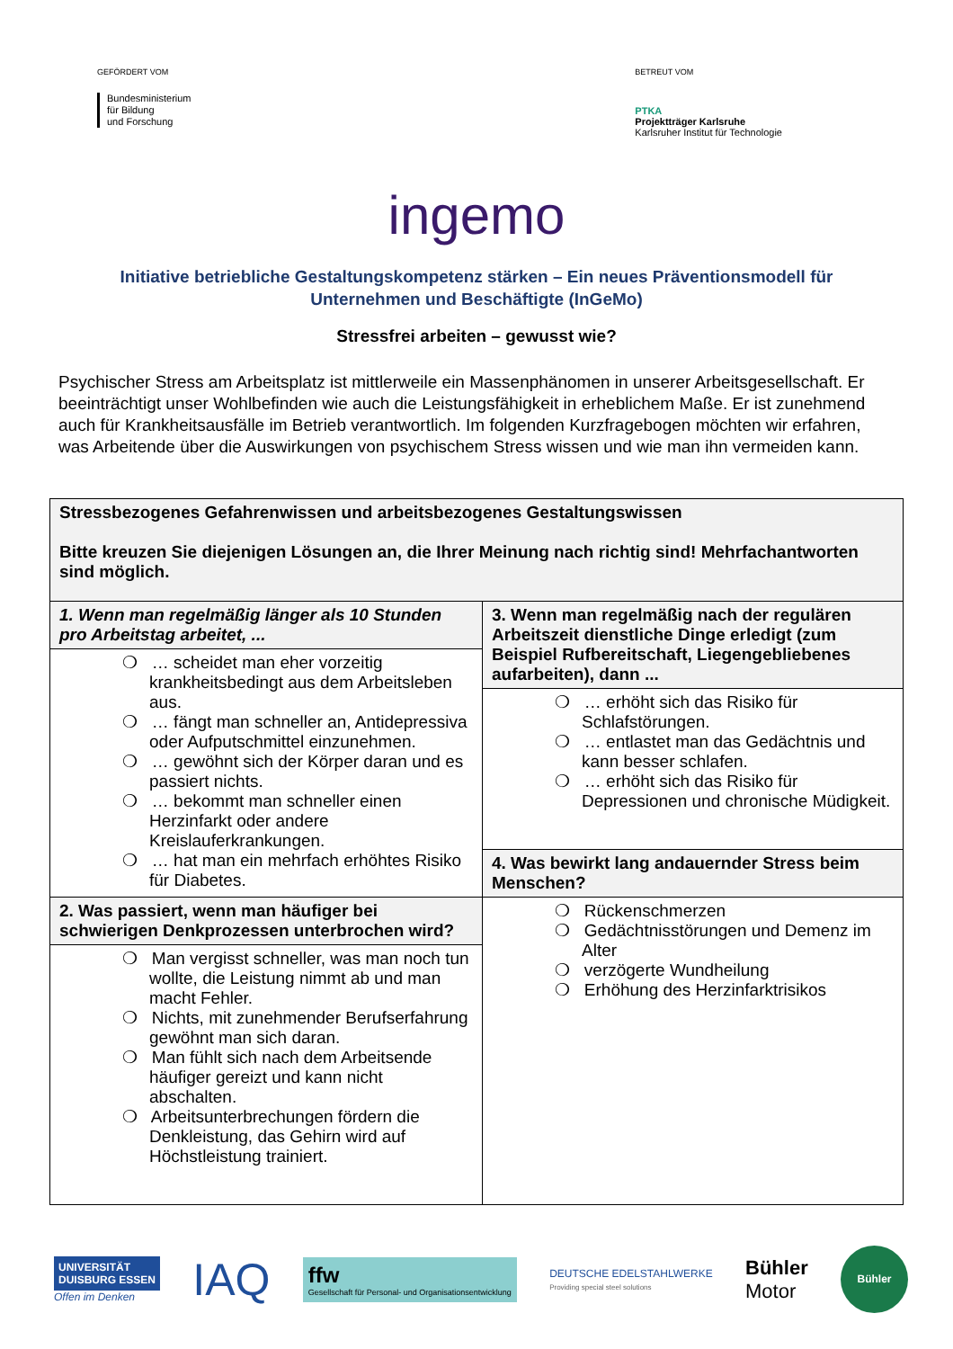GEFÖRDERT VOM
Bundesministerium
für Bildung
und Forschung
BETREUT VOM
PTKA
Projektträger Karlsruhe
Karlsruher Institut für Technologie
ingemo
Initiative betriebliche Gestaltungskompetenz stärken – Ein neues Präventionsmodell für Unternehmen und Beschäftigte (InGeMo)
Stressfrei arbeiten – gewusst wie?
Psychischer Stress am Arbeitsplatz ist mittlerweile ein Massenphänomen in unserer Arbeitsgesellschaft. Er beeinträchtigt unser Wohlbefinden wie auch die Leistungsfähigkeit in erheblichem Maße. Er ist zunehmend auch für Krankheitsausfälle im Betrieb verantwortlich. Im folgenden Kurzfragebogen möchten wir erfahren, was Arbeitende über die Auswirkungen von psychischem Stress wissen und wie man ihn vermeiden kann.
| Stressbezogenes Gefahrenwissen und arbeitsbezogenes Gestaltungswissen Bitte kreuzen Sie diejenigen Lösungen an, die Ihrer Meinung nach richtig sind! Mehrfachantworten sind möglich. | |
| 1. Wenn man regelmäßig länger als 10 Stunden pro Arbeitstag arbeitet, ... | 3. Wenn man regelmäßig nach der regulären Arbeitszeit dienstliche Dinge erledigt (zum Beispiel Rufbereitschaft, Liegengebliebenes aufarbeiten), dann ... |
| ❍ … scheidet man eher vorzeitig krankheitsbedingt aus dem Arbeitsleben aus. ❍ … fängt man schneller an, Antidepressiva oder Aufputschmittel einzunehmen. ❍ … gewöhnt sich der Körper daran und es passiert nichts. ❍ … bekommt man schneller einen Herzinfarkt oder andere Kreislauferkrankungen. ❍ … hat man ein mehrfach erhöhtes Risiko für Diabetes. | |
| | ❍ … erhöht sich das Risiko für Schlafstörungen. ❍ … entlastet man das Gedächtnis und kann besser schlafen. ❍ … erhöht sich das Risiko für Depressionen und chronische Müdigkeit. |
| | 4. Was bewirkt lang andauernder Stress beim Menschen? |
| 2. Was passiert, wenn man häufiger bei schwierigen Denkprozessen unterbrochen wird? | ❍ Rückenschmerzen ❍ Gedächtnisstörungen und Demenz im Alter ❍ verzögerte Wundheilung ❍ Erhöhung des Herzinfarktrisikos |
| ❍ Man vergisst schneller, was man noch tun wollte, die Leistung nimmt ab und man macht Fehler. ❍ Nichts, mit zunehmender Berufserfahrung gewöhnt man sich daran. ❍ Man fühlt sich nach dem Arbeitsende häufiger gereizt und kann nicht abschalten. ❍ Arbeitsunterbrechungen fördern die Denkleistung, das Gehirn wird auf Höchstleistung trainiert. | |
UNIVERSITÄT
DUISBURG ESSEN
Offen im Denken
IAQ
ffw
Gesellschaft für Personal- und Organisationsentwicklung
DEUTSCHE EDELSTAHLWERKE
Providing special steel solutions
Bühler
Motor
Bühler